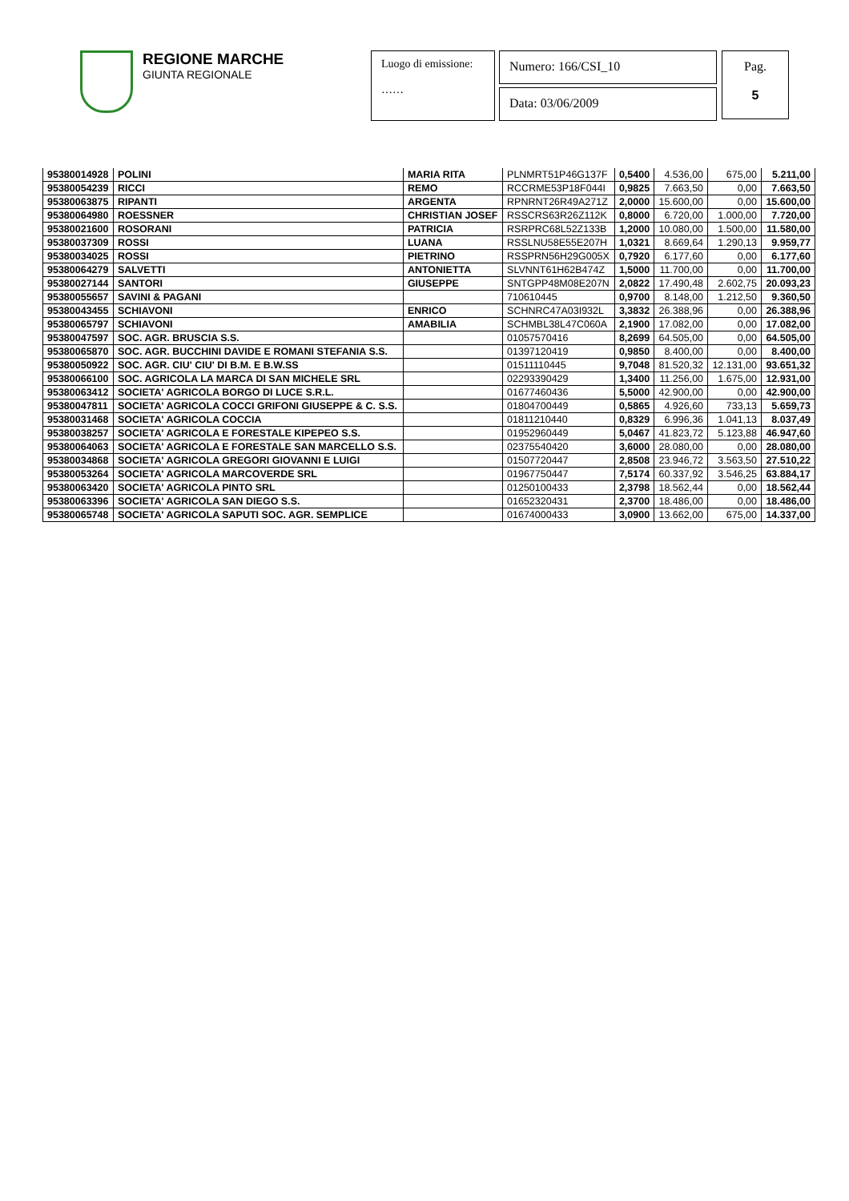REGIONE MARCHE
GIUNTA REGIONALE
Luogo di emissione:
……
Numero: 166/CSI_10
Data: 03/06/2009
Pag.
5
| 95380014928 | POLINI | MARIA RITA | PLNMRT51P46G137F | 0,5400 | 4.536,00 | 675,00 | 5.211,00 |
| 95380054239 | RICCI | REMO | RCCRME53P18F044I | 0,9825 | 7.663,50 | 0,00 | 7.663,50 |
| 95380063875 | RIPANTI | ARGENTA | RPNRNT26R49A271Z | 2,0000 | 15.600,00 | 0,00 | 15.600,00 |
| 95380064980 | ROESSNER | CHRISTIAN JOSEF | RSSCRS63R26Z112K | 0,8000 | 6.720,00 | 1.000,00 | 7.720,00 |
| 95380021600 | ROSORANI | PATRICIA | RSRPRC68L52Z133B | 1,2000 | 10.080,00 | 1.500,00 | 11.580,00 |
| 95380037309 | ROSSI | LUANA | RSSLNU58E55E207H | 1,0321 | 8.669,64 | 1.290,13 | 9.959,77 |
| 95380034025 | ROSSI | PIETRINO | RSSPRN56H29G005X | 0,7920 | 6.177,60 | 0,00 | 6.177,60 |
| 95380064279 | SALVETTI | ANTONIETTA | SLVNNT61H62B474Z | 1,5000 | 11.700,00 | 0,00 | 11.700,00 |
| 95380027144 | SANTORI | GIUSEPPE | SNTGPP48M08E207N | 2,0822 | 17.490,48 | 2.602,75 | 20.093,23 |
| 95380055657 | SAVINI & PAGANI | | 710610445 | 0,9700 | 8.148,00 | 1.212,50 | 9.360,50 |
| 95380043455 | SCHIAVONI | ENRICO | SCHNRC47A03I932L | 3,3832 | 26.388,96 | 0,00 | 26.388,96 |
| 95380065797 | SCHIAVONI | AMABILIA | SCHMBL38L47C060A | 2,1900 | 17.082,00 | 0,00 | 17.082,00 |
| 95380047597 | SOC. AGR. BRUSCIA S.S. | | 01057570416 | 8,2699 | 64.505,00 | 0,00 | 64.505,00 |
| 95380065870 | SOC. AGR. BUCCHINI DAVIDE E ROMANI STEFANIA S.S. | | 01397120419 | 0,9850 | 8.400,00 | 0,00 | 8.400,00 |
| 95380050922 | SOC. AGR. CIU' CIU' DI B.M. E B.W.SS | | 01511110445 | 9,7048 | 81.520,32 | 12.131,00 | 93.651,32 |
| 95380066100 | SOC. AGRICOLA LA MARCA DI SAN MICHELE SRL | | 02293390429 | 1,3400 | 11.256,00 | 1.675,00 | 12.931,00 |
| 95380063412 | SOCIETA' AGRICOLA BORGO DI LUCE S.R.L. | | 01677460436 | 5,5000 | 42.900,00 | 0,00 | 42.900,00 |
| 95380047811 | SOCIETA' AGRICOLA COCCI GRIFONI GIUSEPPE & C. S.S. | | 01804700449 | 0,5865 | 4.926,60 | 733,13 | 5.659,73 |
| 95380031468 | SOCIETA' AGRICOLA COCCIA | | 01811210440 | 0,8329 | 6.996,36 | 1.041,13 | 8.037,49 |
| 95380038257 | SOCIETA' AGRICOLA E FORESTALE KIPEPEO S.S. | | 01952960449 | 5,0467 | 41.823,72 | 5.123,88 | 46.947,60 |
| 95380064063 | SOCIETA' AGRICOLA E FORESTALE SAN MARCELLO S.S. | | 02375540420 | 3,6000 | 28.080,00 | 0,00 | 28.080,00 |
| 95380034868 | SOCIETA' AGRICOLA GREGORI GIOVANNI E LUIGI | | 01507720447 | 2,8508 | 23.946,72 | 3.563,50 | 27.510,22 |
| 95380053264 | SOCIETA' AGRICOLA MARCOVERDE SRL | | 01967750447 | 7,5174 | 60.337,92 | 3.546,25 | 63.884,17 |
| 95380063420 | SOCIETA' AGRICOLA PINTO SRL | | 01250100433 | 2,3798 | 18.562,44 | 0,00 | 18.562,44 |
| 95380063396 | SOCIETA' AGRICOLA SAN DIEGO S.S. | | 01652320431 | 2,3700 | 18.486,00 | 0,00 | 18.486,00 |
| 95380065748 | SOCIETA' AGRICOLA SAPUTI SOC. AGR. SEMPLICE | | 01674000433 | 3,0900 | 13.662,00 | 675,00 | 14.337,00 |